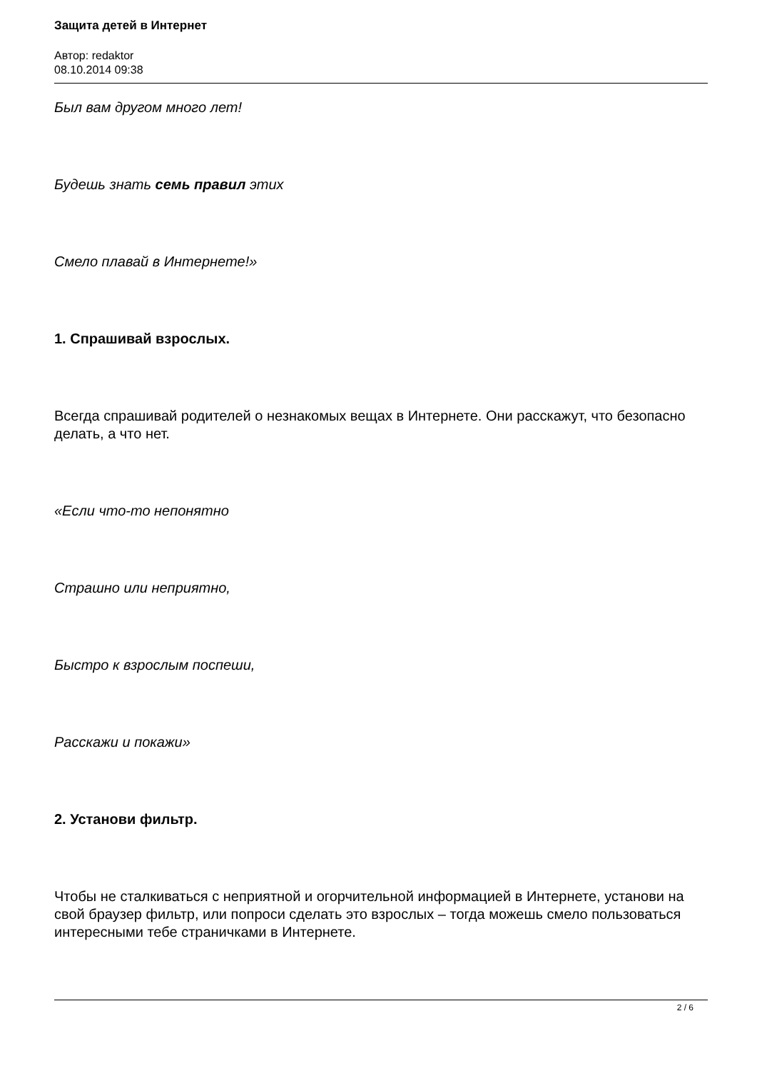Защита детей в Интернет
Автор: redaktor
08.10.2014 09:38
Был вам другом много лет!
Будешь знать семь правил этих
Смело плавай в Интернете!»
1. Спрашивай взрослых.
Всегда спрашивай родителей о незнакомых вещах в Интернете. Они расскажут, что безопасно делать, а что нет.
«Если что-то непонятно
Страшно или неприятно,
Быстро к взрослым поспеши,
Расскажи и покажи»
2. Установи фильтр.
Чтобы не сталкиваться с неприятной и огорчительной информацией в Интернете, установи на свой браузер фильтр, или попроси сделать это взрослых – тогда можешь смело пользоваться интересными тебе страничками в Интернете.
2 / 6